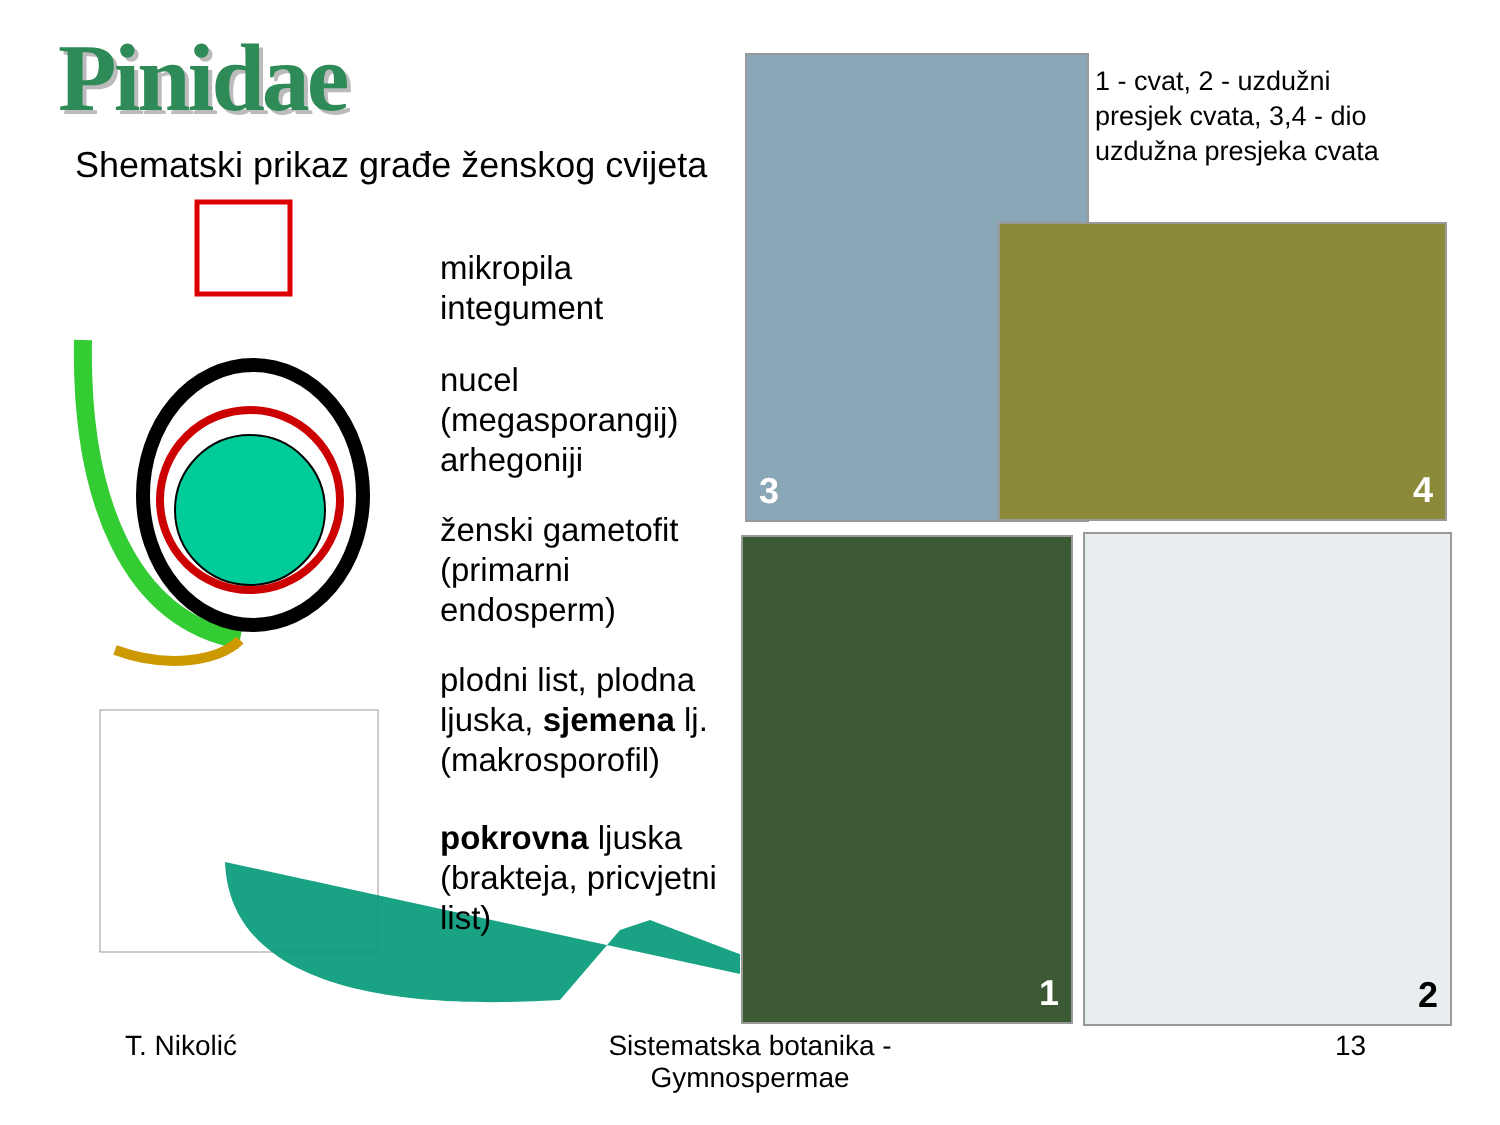Pinidae
Shematski prikaz građe ženskog cvijeta
mikropila
integument
nucel
(megasporangij)
arhegoniji
ženski gametofit
(primarni
endosperm)
plodni list, plodna ljuska, sjemena lj.
(makrosporofil)
pokrovna ljuska
(brakteja, pricvjetni
list)
3
1 - cvat, 2 - uzdužni presjek cvata, 3,4 - dio uzdužna presjeka cvata
4
1 2
T. Nikolić
Sistematska botanika - Gymnospermae
13